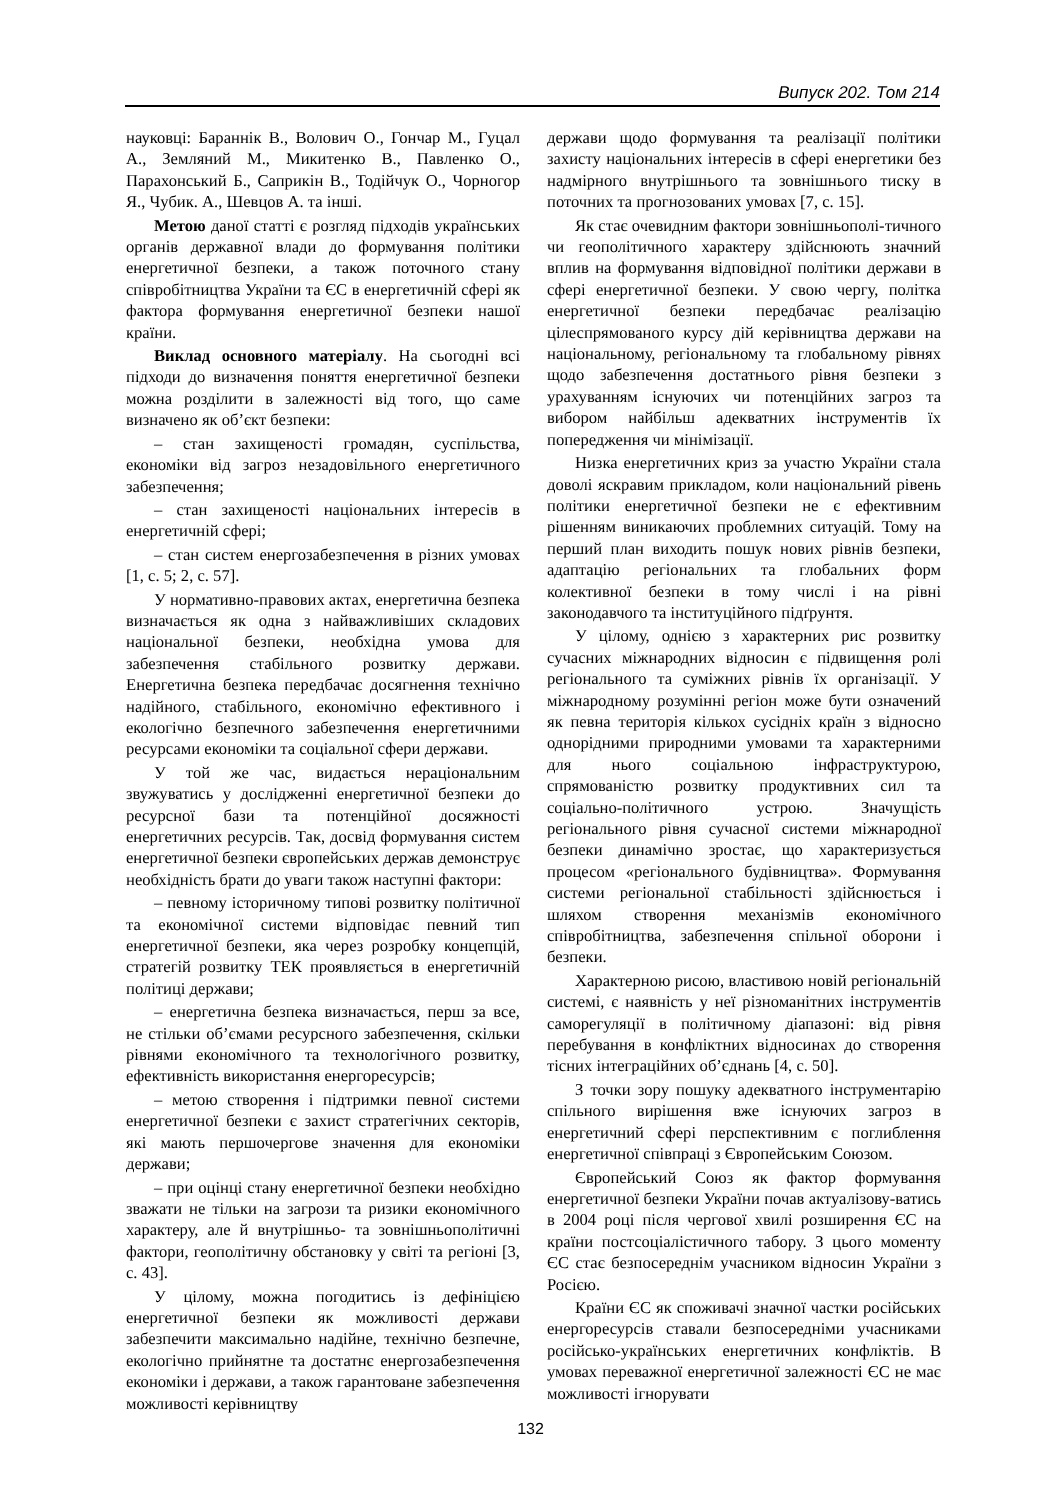Випуск 202. Том 214
науковці: Бараннік В., Волович О., Гончар М., Гуцал А., Земляний М., Микитенко В., Павленко О., Парахонський Б., Саприкін В., Тодійчук О., Чорногор Я., Чубик. А., Шевцов А. та інші.
Метою даної статті є розгляд підходів українських органів державної влади до формування політики енергетичної безпеки, а також поточного стану співробітництва України та ЄС в енергетичній сфері як фактора формування енергетичної безпеки нашої країни.
Виклад основного матеріалу. На сьогодні всі підходи до визначення поняття енергетичної безпеки можна розділити в залежності від того, що саме визначено як об’єкт безпеки:
– стан захищеності громадян, суспільства, економіки від загроз незадовільного енергетичного забезпечення;
– стан захищеності національних інтересів в енергетичній сфері;
– стан систем енергозабезпечення в різних умовах [1, с. 5; 2, с. 57].
У нормативно-правових актах, енергетична безпека визначається як одна з найважливіших складових національної безпеки, необхідна умова для забезпечення стабільного розвитку держави. Енергетична безпека передбачає досягнення технічно надійного, стабільного, економічно ефективного і екологічно безпечного забезпечення енергетичними ресурсами економіки та соціальної сфери держави.
У той же час, видається нераціональним звужуватись у дослідженні енергетичної безпеки до ресурсної бази та потенційної досяжності енергетичних ресурсів. Так, досвід формування систем енергетичної безпеки європейських держав демонструє необхідність брати до уваги також наступні фактори:
– певному історичному типові розвитку політичної та економічної системи відповідає певний тип енергетичної безпеки, яка через розробку концепцій, стратегій розвитку ТЕК проявляється в енергетичній політиці держави;
– енергетична безпека визначається, перш за все, не стільки об’ємами ресурсного забезпечення, скільки рівнями економічного та технологічного розвитку, ефективність використання енергоресурсів;
– метою створення і підтримки певної системи енергетичної безпеки є захист стратегічних секторів, які мають першочергове значення для економіки держави;
– при оцінці стану енергетичної безпеки необхідно зважати не тільки на загрози та ризики економічного характеру, але й внутрішньо- та зовнішньополітичні фактори, геополітичну обстановку у світі та регіоні [3, с. 43].
У цілому, можна погодитись із дефініцією енергетичної безпеки як можливості держави забезпечити максимально надійне, технічно безпечне, екологічно прийнятне та достатнє енергозабезпечення економіки і держави, а також гарантоване забезпечення можливості керівництву
держави щодо формування та реалізації політики захисту національних інтересів в сфері енергетики без надмірного внутрішнього та зовнішнього тиску в поточних та прогнозованих умовах [7, с. 15].
Як стає очевидним фактори зовнішньополі-тичного чи геополітичного характеру здійснюють значний вплив на формування відповідної політики держави в сфері енергетичної безпеки. У свою чергу, політка енергетичної безпеки передбачає реалізацію цілеспрямованого курсу дій керівництва держави на національному, регіональному та глобальному рівнях щодо забезпечення достатнього рівня безпеки з урахуванням існуючих чи потенційних загроз та вибором найбільш адекватних інструментів їх попередження чи мінімізації.
Низка енергетичних криз за участю України стала доволі яскравим прикладом, коли національний рівень політики енергетичної безпеки не є ефективним рішенням виникаючих проблемних ситуацій. Тому на перший план виходить пошук нових рівнів безпеки, адаптацію регіональних та глобальних форм колективної безпеки в тому числі і на рівні законодавчого та інституційного підґрунтя.
У цілому, однією з характерних рис розвитку сучасних міжнародних відносин є підвищення ролі регіонального та суміжних рівнів їх організації. У міжнародному розумінні регіон може бути означений як певна територія кількох сусідніх країн з відносно однорідними природними умовами та характерними для нього соціальною інфраструктурою, спрямованістю розвитку продуктивних сил та соціально-політичного устрою. Значущість регіонального рівня сучасної системи міжнародної безпеки динамічно зростає, що характеризується процесом «регіонального будівництва». Формування системи регіональної стабільності здійснюється і шляхом створення механізмів економічного співробітництва, забезпечення спільної оборони і безпеки.
Характерною рисою, властивою новій регіональній системі, є наявність у неї різноманітних інструментів саморегуляції в політичному діапазоні: від рівня перебування в конфліктних відносинах до створення тісних інтеграційних об’єднань [4, с. 50].
З точки зору пошуку адекватного інструментарію спільного вирішення вже існуючих загроз в енергетичний сфері перспективним є поглиблення енергетичної співпраці з Європейським Союзом.
Європейський Союз як фактор формування енергетичної безпеки України почав актуалізову-ватись в 2004 році після чергової хвилі розширення ЄС на країни постсоціалістичного табору. З цього моменту ЄС стає безпосереднім учасником відносин України з Росією.
Країни ЄС як споживачі значної частки російських енергоресурсів ставали безпосередніми учасниками російсько-українських енергетичних конфліктів. В умовах переважної енергетичної залежності ЄС не має можливості ігнорувати
132